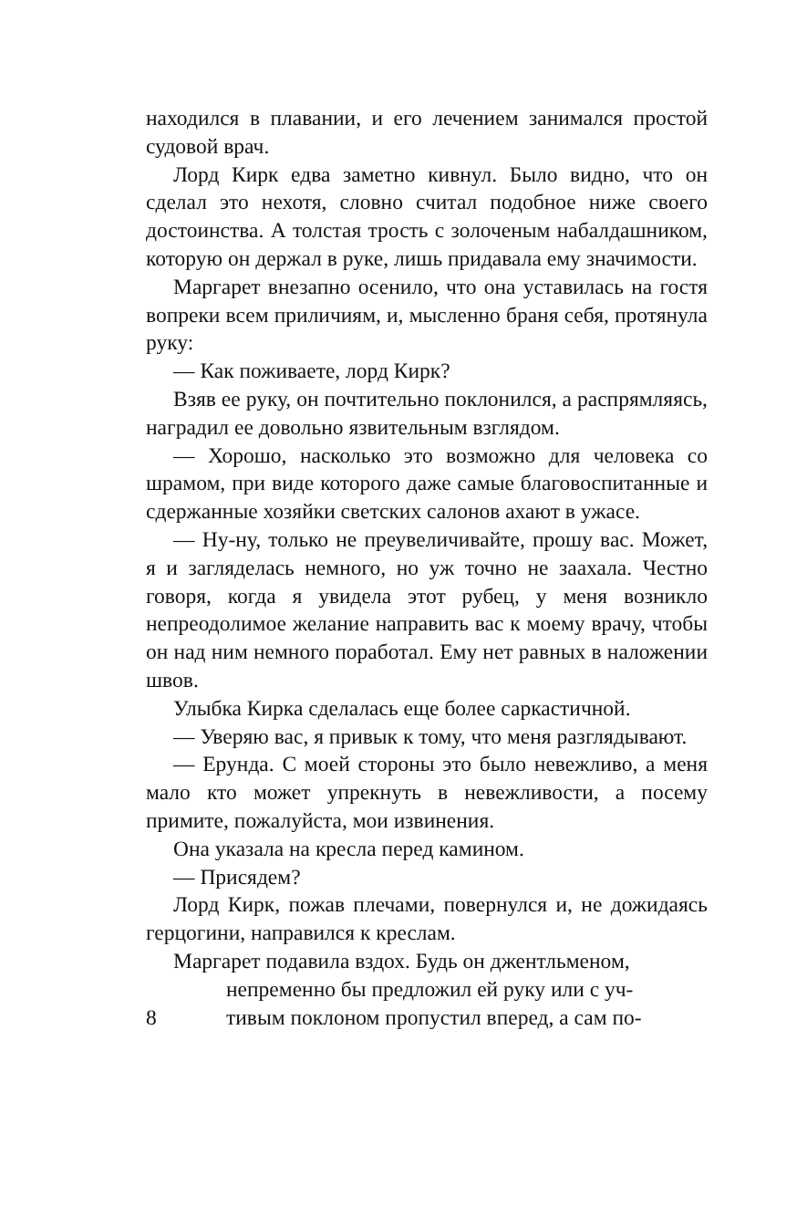находился в плавании, и его лечением занимался простой судовой врач.
Лорд Кирк едва заметно кивнул. Было видно, что он сделал это нехотя, словно считал подобное ниже своего достоинства. А толстая трость с золоченым набалдашником, которую он держал в руке, лишь придавала ему значимости.
Маргарет внезапно осенило, что она уставилась на гостя вопреки всем приличиям, и, мысленно браня себя, протянула руку:
— Как поживаете, лорд Кирк?
Взяв ее руку, он почтительно поклонился, а распрямляясь, наградил ее довольно язвительным взглядом.
— Хорошо, насколько это возможно для человека со шрамом, при виде которого даже самые благовоспитанные и сдержанные хозяйки светских салонов ахают в ужасе.
— Ну-ну, только не преувеличивайте, прошу вас. Может, я и загляделась немного, но уж точно не заахала. Честно говоря, когда я увидела этот рубец, у меня возникло непреодолимое желание направить вас к моему врачу, чтобы он над ним немного поработал. Ему нет равных в наложении швов.
Улыбка Кирка сделалась еще более саркастичной.
— Уверяю вас, я привык к тому, что меня разглядывают.
— Ерунда. С моей стороны это было невежливо, а меня мало кто может упрекнуть в невежливости, а посему примите, пожалуйста, мои извинения.
Она указала на кресла перед камином.
— Присядем?
Лорд Кирк, пожав плечами, повернулся и, не дожидаясь герцогини, направился к креслам.
Маргарет подавила вздох. Будь он джентльменом,
непременно бы предложил ей руку или с уч-
8 тивым поклоном пропустил вперед, а сам по-